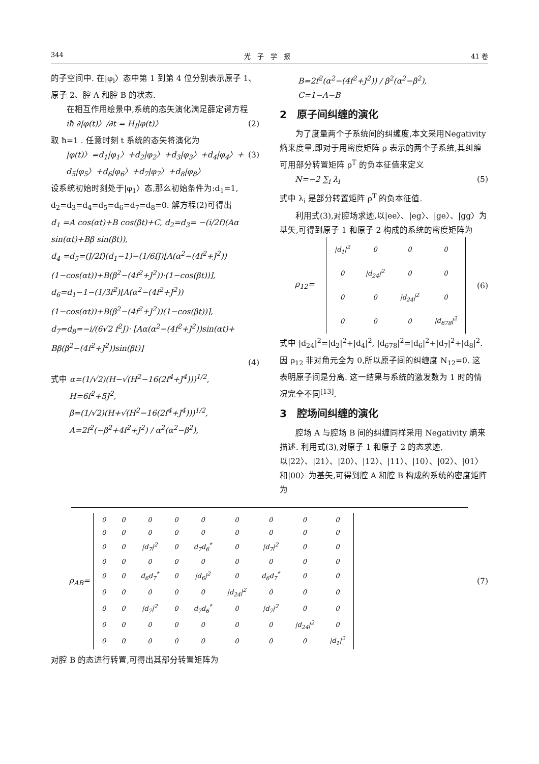344 光　子　学　报 41 卷
的子空间中. 在|φ<sub>i</sub>〉态中第 1 到第 4 位分别表示原子 1、原子 2、腔 A 和腔 B 的状态.
在相互作用绘景中,系统的态矢演化满足薛定谔方程
iħ ∂|φ(t)〉/∂t = H<sub>I</sub>|φ(t)〉 (2)
取 ħ=1 . 任意时刻 t 系统的态矢将演化为
|φ(t)〉=d<sub>1</sub>|φ<sub>1</sub>〉+d<sub>2</sub>|φ<sub>2</sub>〉+d<sub>3</sub>|φ<sub>3</sub>〉+d<sub>4</sub>|φ<sub>4</sub>〉+ d<sub>5</sub>|φ<sub>5</sub>〉+d<sub>6</sub>|φ<sub>6</sub>〉+d<sub>7</sub>|φ<sub>7</sub>〉+d<sub>8</sub>|φ<sub>8</sub>〉 (3)
设系统初始时刻处于|φ<sub>1</sub>〉态,那么初始条件为:d<sub>1</sub>=1, d<sub>2</sub>=d<sub>3</sub>=d<sub>4</sub>=d<sub>5</sub>=d<sub>6</sub>=d<sub>7</sub>=d<sub>8</sub>=0. 解方程(2)可得出
d<sub>1</sub> =A cos(αt)+B cos(βt)+C, d<sub>2</sub>=d<sub>3</sub>= −(i/2f)(Aα sin(αt)+Bβ sin(βt)),
d<sub>4</sub> =d<sub>5</sub>=(J/2f)(d<sub>1</sub>−1)−(1/6fJ)[A(α<sup>2</sup>−(4f<sup>2</sup>+J<sup>2</sup>))(1−cos(αt))+B(β<sup>2</sup>−(4f<sup>2</sup>+J<sup>2</sup>))·(1−cos(βt))], d<sub>6</sub>=d<sub>1</sub>−1−(1/3f<sup>2</sup>)[A(α<sup>2</sup>−(4f<sup>2</sup>+J<sup>2</sup>))(1−cos(αt))+B(β<sup>2</sup>−(4f<sup>2</sup>+J<sup>2</sup>))(1−cos(βt))], d<sub>7</sub>=d<sub>8</sub>=−i/(6√2 f<sup>2</sup>J)· [Aα(α<sup>2</sup>−(4f<sup>2</sup>+J<sup>2</sup>))sin(αt)+ Bβ(β<sup>2</sup>−(4f<sup>2</sup>+J<sup>2</sup>))sin(βt)]
(4)
式中 α=(1/√2)(H−√(H<sup>2</sup>−16(2f<sup>4</sup>+J<sup>4</sup>)))<sup>1/2</sup>,
H=6f<sup>2</sup>+5J<sup>2</sup>,
β=(1/√2)(H+√(H<sup>2</sup>−16(2f<sup>4</sup>+J<sup>4</sup>)))<sup>1/2</sup>,
A=2f<sup>2</sup>(−β<sup>2</sup>+4f<sup>2</sup>+J<sup>2</sup>) / α<sup>2</sup>(α<sup>2</sup>−β<sup>2</sup>),
B=2f<sup>2</sup>(α<sup>2</sup>−(4f<sup>2</sup>+J<sup>2</sup>)) / β<sup>2</sup>(α<sup>2</sup>−β<sup>2</sup>),
C=1−A−B
2　原子间纠缠的演化
为了度量两个子系统间的纠缠度,本文采用Negativity 熵来度量,即对于用密度矩阵 ρ 表示的两个子系统,其纠缠可用部分转置矩阵 ρ<sup>T</sup> 的负本征值来定义
N=−2 ∑<sub>i</sub> λ<sub>i</sub> (5)
式中 λ<sub>i</sub> 是部分转置矩阵 ρ<sup>T</sup> 的负本征值.
利用式(3),对腔场求迹,以|ee〉、|eg〉、|ge〉、|gg〉为基矢,可得到原子 1 和原子 2 构成的系统的密度矩阵为
ρ<sub>12</sub>=
| /d<sub>1</sub>/<sup>2</sup> | 0 | 0 | 0 |
| 0 | /d<sub>24</sub>/<sup>2</sup> | 0 | 0 |
| 0 | 0 | /d<sub>24</sub>/<sup>2</sup> | 0 |
| 0 | 0 | 0 | /d<sub>678</sub>/<sup>2</sup> |
(6)
式中 |d<sub>24</sub>|<sup>2</sup>=|d<sub>2</sub>|<sup>2</sup>+|d<sub>4</sub>|<sup>2</sup>, |d<sub>678</sub>|<sup>2</sup>=|d<sub>6</sub>|<sup>2</sup>+|d<sub>7</sub>|<sup>2</sup>+|d<sub>8</sub>|<sup>2</sup>. 因 ρ<sub>12</sub> 非对角元全为 0,所以原子间的纠缠度 N<sub>12</sub>=0. 这表明原子间是分离. 这一结果与系统的激发数为 1 时的情况完全不同<sup>[13]</sup>.
3　腔场间纠缠的演化
腔场 A 与腔场 B 间的纠缠同样采用 Negativity 熵来描述. 利用式(3),对原子 1 和原子 2 的态求迹,以|22〉、|21〉、|20〉、|12〉、|11〉、|10〉、|02〉、|01〉和|00〉为基矢,可得到腔 A 和腔 B 构成的系统的密度矩阵为
ρ<sub>AB</sub>=
| 0 | 0 | 0 | 0 | 0 | 0 | 0 | 0 | 0 |
| 0 | 0 | 0 | 0 | 0 | 0 | 0 | 0 | 0 |
| 0 | 0 | /d<sub>7</sub>/<sup>2</sup> | 0 | d<sub>7</sub>d<sub>6</sub><sup>*</sup> | 0 | /d<sub>7</sub>/<sup>2</sup> | 0 | 0 |
| 0 | 0 | 0 | 0 | 0 | 0 | 0 | 0 | 0 |
| 0 | 0 | d<sub>6</sub>d<sub>7</sub><sup>*</sup> | 0 | /d<sub>6</sub>/<sup>2</sup> | 0 | d<sub>6</sub>d<sub>7</sub><sup>*</sup> | 0 | 0 |
| 0 | 0 | 0 | 0 | 0 | /d<sub>24</sub>/<sup>2</sup> | 0 | 0 | 0 |
| 0 | 0 | /d<sub>7</sub>/<sup>2</sup> | 0 | d<sub>7</sub>d<sub>6</sub><sup>*</sup> | 0 | /d<sub>7</sub>/<sup>2</sup> | 0 | 0 |
| 0 | 0 | 0 | 0 | 0 | 0 | 0 | /d<sub>24</sub>/<sup>2</sup> | 0 |
| 0 | 0 | 0 | 0 | 0 | 0 | 0 | 0 | /d<sub>1</sub>/<sup>2</sup> |
(7)
对腔 B 的态进行转置,可得出其部分转置矩阵为